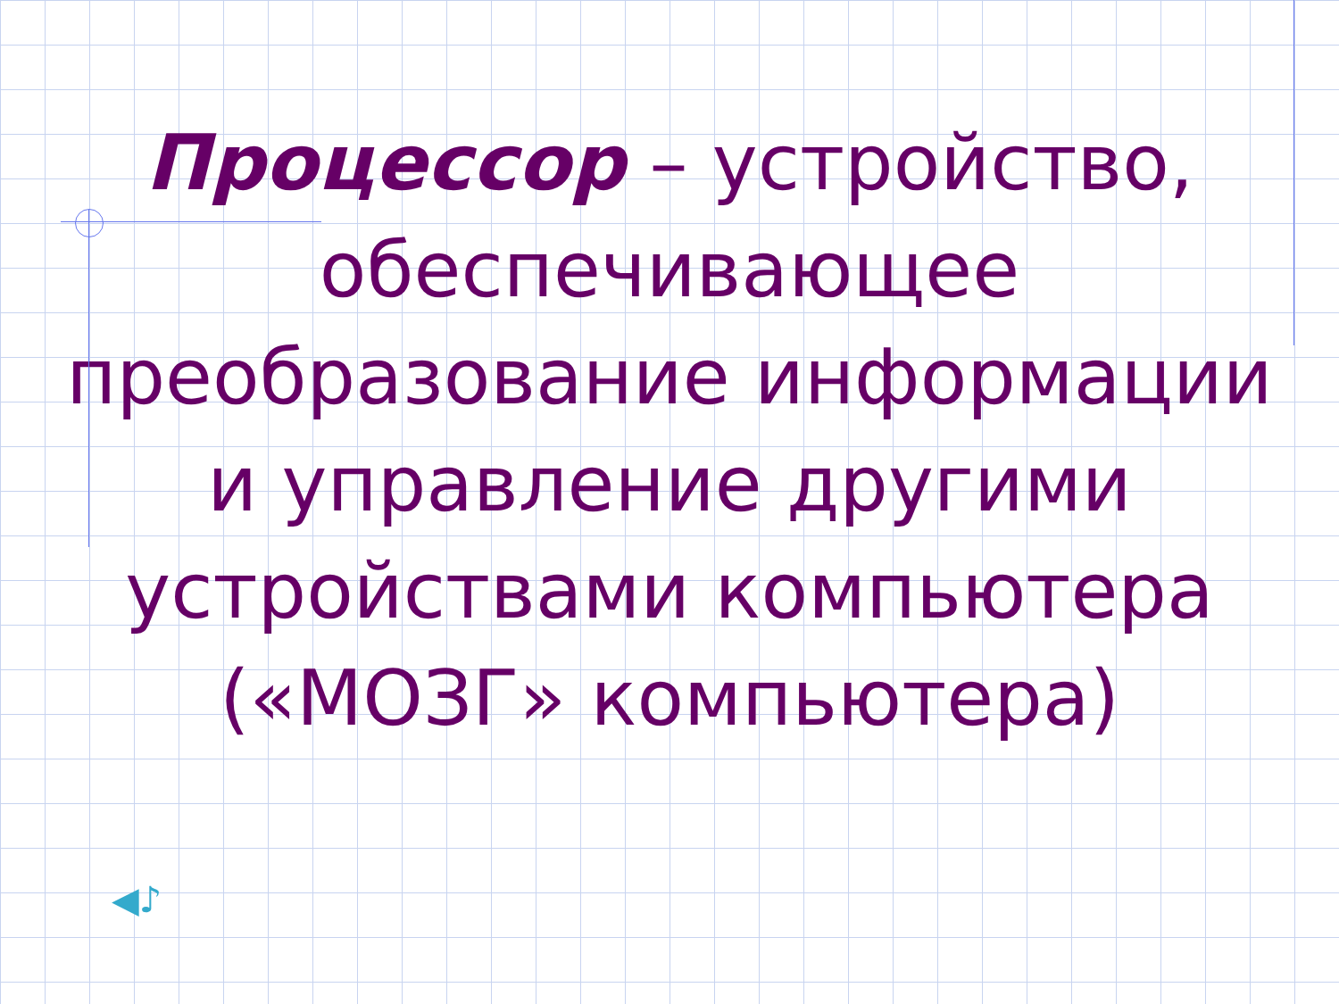Процессор – устройство, обеспечивающее преобразование информации и управление другими устройствами компьютера («МОЗГ» компьютера)
◀♪